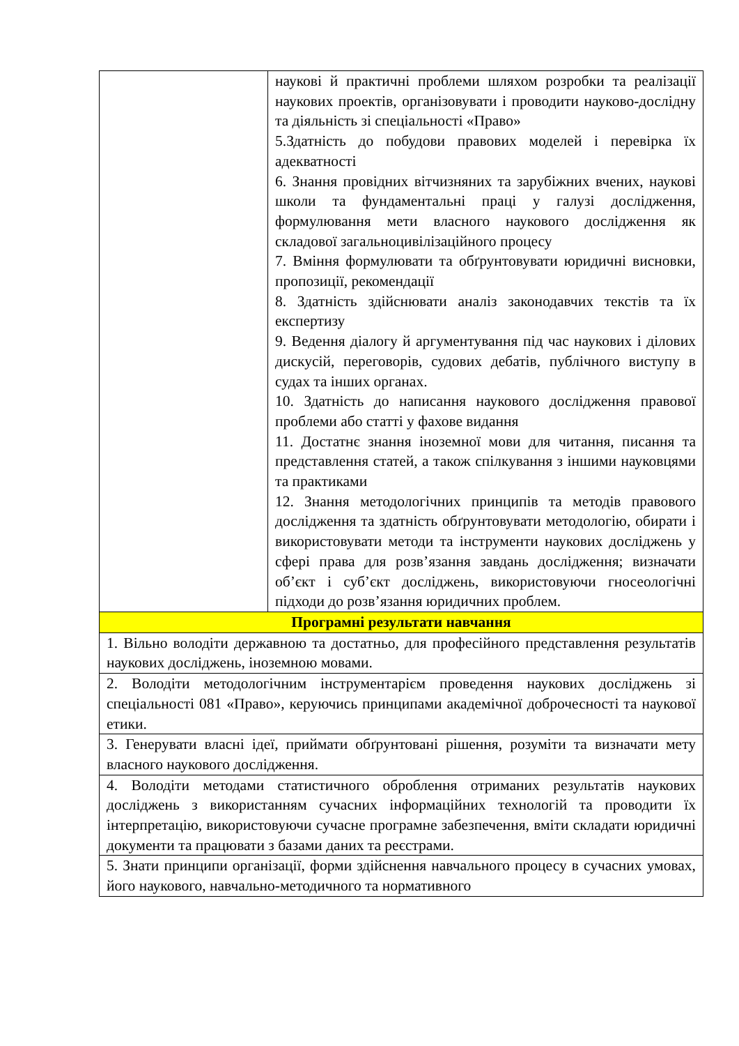| | наукові й практичні проблеми шляхом розробки та реалізації наукових проектів, організовувати і проводити науково-дослідну та діяльність зі спеціальності «Право» 5.Здатність до побудови правових моделей і перевірка їх адекватності 6. Знання провідних вітчизняних та зарубіжних вчених, наукові школи та фундаментальні праці у галузі дослідження, формулювання мети власного наукового дослідження як складової загальноцивілізаційного процесу 7. Вміння формулювати та обґрунтовувати юридичні висновки, пропозиції, рекомендації 8. Здатність здійснювати аналіз законодавчих текстів та їх експертизу 9. Ведення діалогу й аргументування під час наукових і ділових дискусій, переговорів, судових дебатів, публічного виступу в судах та інших органах. 10. Здатність до написання наукового дослідження правової проблеми або статті у фахове видання 11. Достатнє знання іноземної мови для читання, писання та представлення статей, а також спілкування з іншими науковцями та практиками 12. Знання методологічних принципів та методів правового дослідження та здатність обґрунтовувати методологію, обирати і використовувати методи та інструменти наукових досліджень у сфері права для розв’язання завдань дослідження; визначати об’єкт і суб’єкт досліджень, використовуючи гносеологічні підходи до розв’язання юридичних проблем. |
| Програмні результати навчання | |
| 1. Вільно володіти державною та достатньо, для професійного представлення результатів наукових досліджень, іноземною мовами. | |
| 2. Володіти методологічним інструментарієм проведення наукових досліджень зі спеціальності 081 «Право», керуючись принципами академічної доброчесності та наукової етики. | |
| 3. Генерувати власні ідеї, приймати обґрунтовані рішення, розуміти та визначати мету власного наукового дослідження. | |
| 4. Володіти методами статистичного оброблення отриманих результатів наукових досліджень з використанням сучасних інформаційних технологій та проводити їх інтерпретацію, використовуючи сучасне програмне забезпечення, вміти складати юридичні документи та працювати з базами даних та реєстрами. | |
| 5. Знати принципи організації, форми здійснення навчального процесу в сучасних умовах, його наукового, навчально-методичного та нормативного | |